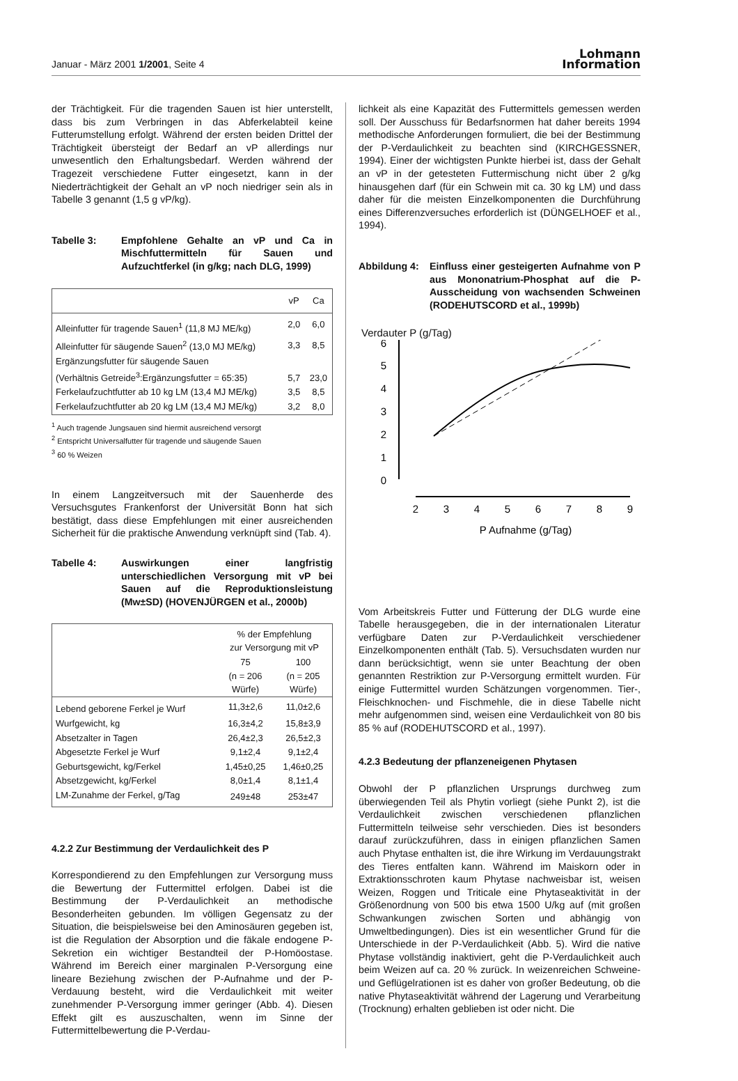Januar - März 2001 1/2001, Seite 4
Lohmann
Information
der Trächtigkeit. Für die tragenden Sauen ist hier unterstellt, dass bis zum Verbringen in das Abferkelabteil keine Futterumstellung erfolgt. Während der ersten beiden Drittel der Trächtigkeit übersteigt der Bedarf an vP allerdings nur unwesentlich den Erhaltungsbedarf. Werden während der Tragezeit verschiedene Futter eingesetzt, kann in der Niederträchtigkeit der Gehalt an vP noch niedriger sein als in Tabelle 3 genannt (1,5 g vP/kg).
Tabelle 3: Empfohlene Gehalte an vP und Ca in Mischfuttermitteln für Sauen und Aufzuchtferkel (in g/kg; nach DLG, 1999)
| | vP | Ca |
| --- | --- | --- |
| Alleinfutter für tragende Sauen<sup>1</sup> (11,8 MJ ME/kg) | 2,0 | 6,0 |
| Alleinfutter für säugende Sauen<sup>2</sup> (13,0 MJ ME/kg) | 3,3 | 8,5 |
| Ergänzungsfutter für säugende Sauen (Verhältnis Getreide<sup>3</sup>:Ergänzungsfutter = 65:35) | 5,7 | 23,0 |
| Ferkelaufzuchtfutter ab 10 kg LM (13,4 MJ ME/kg) | 3,5 | 8,5 |
| Ferkelaufzuchtfutter ab 20 kg LM (13,4 MJ ME/kg) | 3,2 | 8,0 |
<sup>1</sup> Auch tragende Jungsauen sind hiermit ausreichend versorgt
<sup>2</sup> Entspricht Universalfutter für tragende und säugende Sauen
<sup>3</sup> 60 % Weizen
In einem Langzeitversuch mit der Sauenherde des Versuchsgutes Frankenforst der Universität Bonn hat sich bestätigt, dass diese Empfehlungen mit einer ausreichenden Sicherheit für die praktische Anwendung verknüpft sind (Tab. 4).
Tabelle 4: Auswirkungen einer langfristig unterschiedlichen Versorgung mit vP bei Sauen auf die Reproduktionsleistung (Mw±SD) (HOVENJÜRGEN et al., 2000b)
| | % der Empfehlung zur Versorgung mit vP | |
| --- | --- | --- |
| | 75 | 100 |
| | (n = 206 Würfe) | (n = 205 Würfe) |
| Lebend geborene Ferkel je Wurf | 11,3±2,6 | 11,0±2,6 |
| Wurfgewicht, kg | 16,3±4,2 | 15,8±3,9 |
| Absetzalter in Tagen | 26,4±2,3 | 26,5±2,3 |
| Abgesetzte Ferkel je Wurf | 9,1±2,4 | 9,1±2,4 |
| Geburtsgewicht, kg/Ferkel | 1,45±0,25 | 1,46±0,25 |
| Absetzgewicht, kg/Ferkel | 8,0±1,4 | 8,1±1,4 |
| LM-Zunahme der Ferkel, g/Tag | 249±48 | 253±47 |
4.2.2 Zur Bestimmung der Verdaulichkeit des P
Korrespondierend zu den Empfehlungen zur Versorgung muss die Bewertung der Futtermittel erfolgen. Dabei ist die Bestimmung der P-Verdaulichkeit an methodische Besonderheiten gebunden. Im völligen Gegensatz zu der Situation, die beispielsweise bei den Aminosäuren gegeben ist, ist die Regulation der Absorption und die fäkale endogene P-Sekretion ein wichtiger Bestandteil der P-Homöostase. Während im Bereich einer marginalen P-Versorgung eine lineare Beziehung zwischen der P-Aufnahme und der P-Verdauung besteht, wird die Verdaulichkeit mit weiter zunehmender P-Versorgung immer geringer (Abb. 4). Diesen Effekt gilt es auszuschalten, wenn im Sinne der Futtermittelbewertung die P-Verdau-
lichkeit als eine Kapazität des Futtermittels gemessen werden soll. Der Ausschuss für Bedarfsnormen hat daher bereits 1994 methodische Anforderungen formuliert, die bei der Bestimmung der P-Verdaulichkeit zu beachten sind (KIRCHGESSNER, 1994). Einer der wichtigsten Punkte hierbei ist, dass der Gehalt an vP in der getesteten Futtermischung nicht über 2 g/kg hinausgehen darf (für ein Schwein mit ca. 30 kg LM) und dass daher für die meisten Einzelkomponenten die Durchführung eines Differenzversuches erforderlich ist (DÜNGELHOEF et al., 1994).
Abbildung 4:
Einfluss einer gesteigerten Aufnahme von P aus Mononatrium-Phosphat auf die P-Ausscheidung von wachsenden Schweinen (RODEHUTSCORD et al., 1999b)
Verdauter P (g/Tag)
6
5
4
3
2
1
0
2
3
4
5
6
7
8
9
P Aufnahme (g/Tag)
Vom Arbeitskreis Futter und Fütterung der DLG wurde eine Tabelle herausgegeben, die in der internationalen Literatur verfügbare Daten zur P-Verdaulichkeit verschiedener Einzelkomponenten enthält (Tab. 5). Versuchsdaten wurden nur dann berücksichtigt, wenn sie unter Beachtung der oben genannten Restriktion zur P-Versorgung ermittelt wurden. Für einige Futtermittel wurden Schätzungen vorgenommen. Tier-, Fleischknochen- und Fischmehle, die in diese Tabelle nicht mehr aufgenommen sind, weisen eine Verdaulichkeit von 80 bis 85 % auf (RODEHUTSCORD et al., 1997).
4.2.3 Bedeutung der pflanzeneigenen Phytasen
Obwohl der P pflanzlichen Ursprungs durchweg zum überwiegenden Teil als Phytin vorliegt (siehe Punkt 2), ist die Verdaulichkeit zwischen verschiedenen pflanzlichen Futtermitteln teilweise sehr verschieden. Dies ist besonders darauf zurückzuführen, dass in einigen pflanzlichen Samen auch Phytase enthalten ist, die ihre Wirkung im Verdauungstrakt des Tieres entfalten kann. Während im Maiskorn oder in Extraktionsschroten kaum Phytase nachweisbar ist, weisen Weizen, Roggen und Triticale eine Phytaseaktivität in der Größenordnung von 500 bis etwa 1500 U/kg auf (mit großen Schwankungen zwischen Sorten und abhängig von Umweltbedingungen). Dies ist ein wesentlicher Grund für die Unterschiede in der P-Verdaulichkeit (Abb. 5). Wird die native Phytase vollständig inaktiviert, geht die P-Verdaulichkeit auch beim Weizen auf ca. 20 % zurück. In weizenreichen Schweine- und Geflügelrationen ist es daher von großer Bedeutung, ob die native Phytaseaktivität während der Lagerung und Verarbeitung (Trocknung) erhalten geblieben ist oder nicht. Die